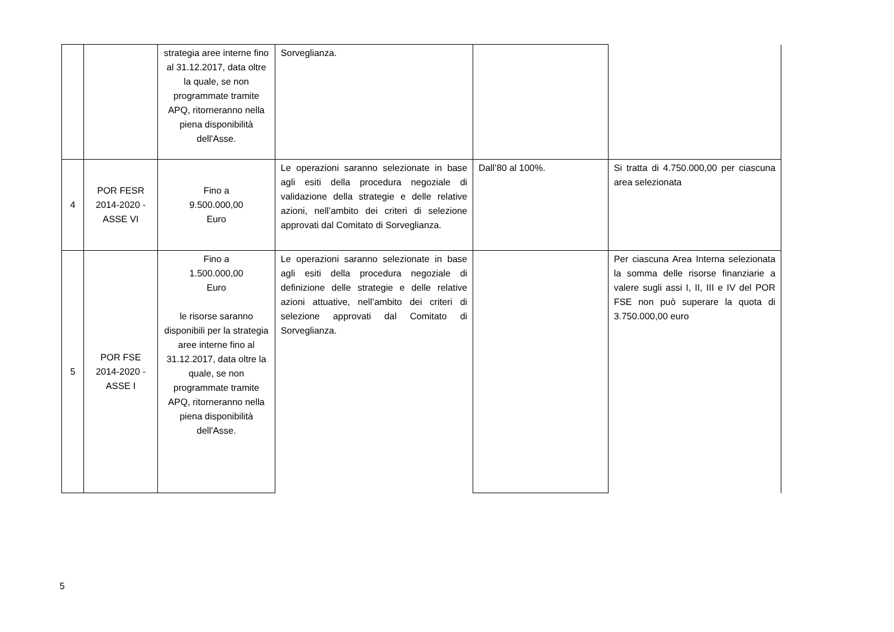| | | strategia aree interne fino al 31.12.2017, data oltre la quale, se non programmate tramite APQ, ritorneranno nella piena disponibilità dell'Asse. | Sorveglianza. | | |
| 4 | POR FESR 2014-2020 - ASSE VI | Fino a 9.500.000,00 Euro | Le operazioni saranno selezionate in base agli esiti della procedura negoziale di validazione della strategie e delle relative azioni, nell’ambito dei criteri di selezione approvati dal Comitato di Sorveglianza. | Dall’80 al 100%. | Si tratta di 4.750.000,00 per ciascuna area selezionata |
| 5 | POR FSE 2014-2020 - ASSE I | Fino a 1.500.000,00 Euro le risorse saranno disponibili per la strategia aree interne fino al 31.12.2017, data oltre la quale, se non programmate tramite APQ, ritorneranno nella piena disponibilità dell'Asse. | Le operazioni saranno selezionate in base agli esiti della procedura negoziale di definizione delle strategie e delle relative azioni attuative, nell’ambito dei criteri di selezione approvati dal Comitato di Sorveglianza. | | Per ciascuna Area Interna selezionata la somma delle risorse finanziarie a valere sugli assi I, II, III e IV del POR FSE non può superare la quota di 3.750.000,00 euro |
5